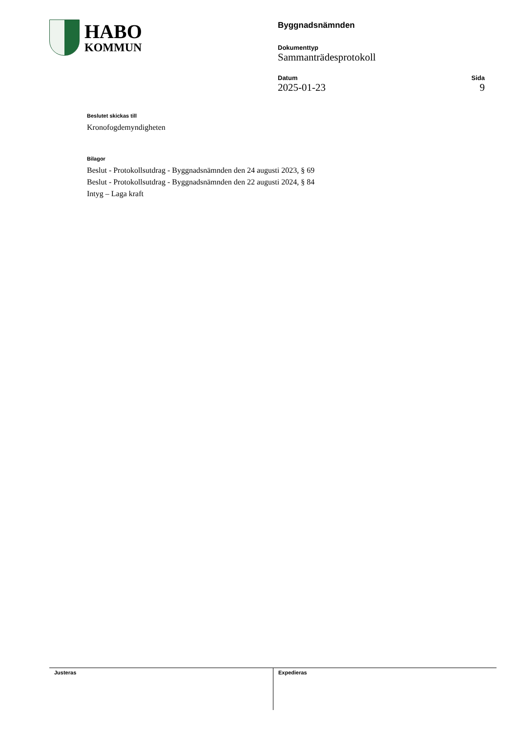HABO
KOMMUN
Byggnadsnämnden
Dokumenttyp
Sammanträdesprotokoll
Datum
2025-01-23
Sida
9
Beslutet skickas till
Kronofogdemyndigheten
Bilagor
Beslut - Protokollsutdrag - Byggnadsnämnden den 24 augusti 2023, § 69
Beslut - Protokollsutdrag - Byggnadsnämnden den 22 augusti 2024, § 84
Intyg – Laga kraft
Justeras Expedieras